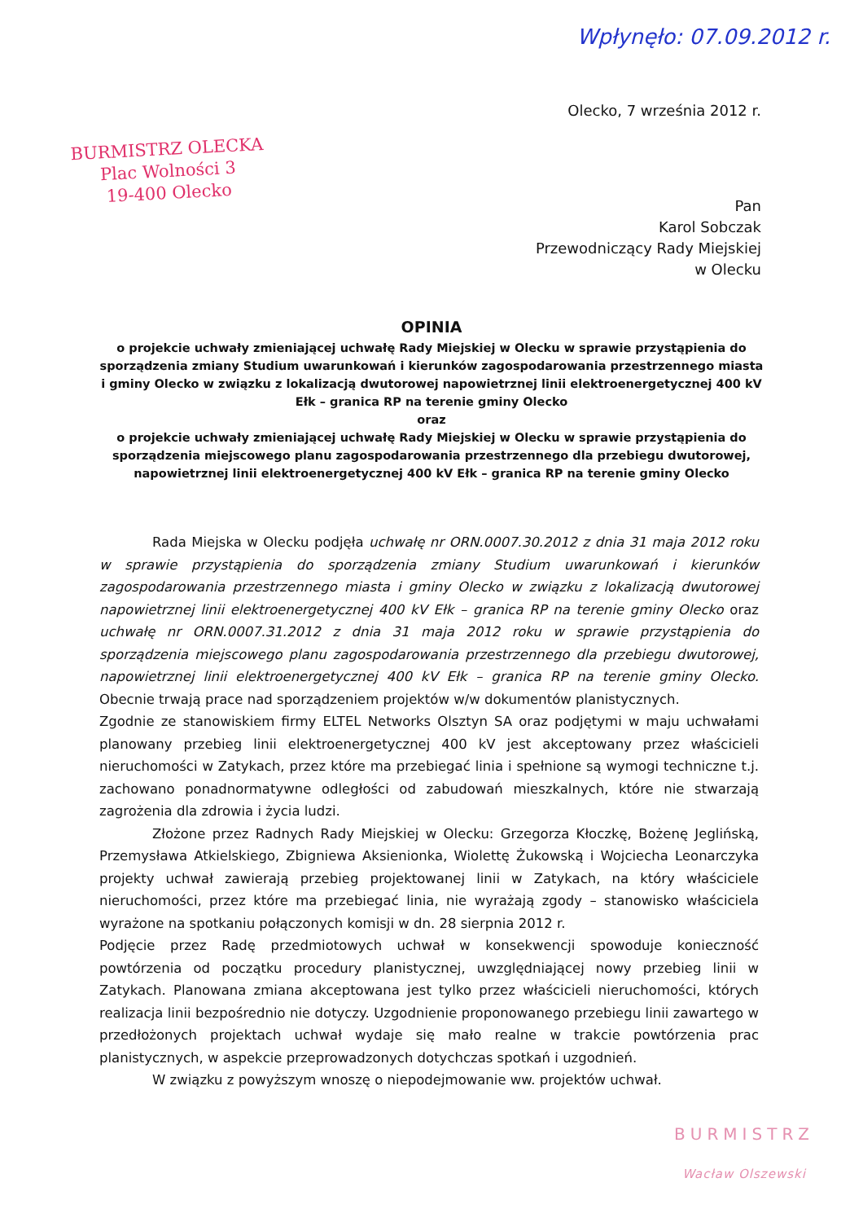Wpłynęło: 07.09.2012 r.
Olecko, 7 września 2012 r.
BURMISTRZ OLECKA
Plac Wolności 3
19-400 Olecko
Pan
Karol Sobczak
Przewodniczący Rady Miejskiej
w Olecku
OPINIA
o projekcie uchwały zmieniającej uchwałę Rady Miejskiej w Olecku w sprawie przystąpienia do sporządzenia zmiany Studium uwarunkowań i kierunków zagospodarowania przestrzennego miasta i gminy Olecko w związku z lokalizacją dwutorowej napowietrznej linii elektroenergetycznej 400 kV Ełk – granica RP na terenie gminy Olecko
oraz
o projekcie uchwały zmieniającej uchwałę Rady Miejskiej w Olecku w sprawie przystąpienia do sporządzenia miejscowego planu zagospodarowania przestrzennego dla przebiegu dwutorowej, napowietrznej linii elektroenergetycznej 400 kV Ełk – granica RP na terenie gminy Olecko
Rada Miejska w Olecku podjęła uchwałę nr ORN.0007.30.2012 z dnia 31 maja 2012 roku w sprawie przystąpienia do sporządzenia zmiany Studium uwarunkowań i kierunków zagospodarowania przestrzennego miasta i gminy Olecko w związku z lokalizacją dwutorowej napowietrznej linii elektroenergetycznej 400 kV Ełk – granica RP na terenie gminy Olecko oraz uchwałę nr ORN.0007.31.2012 z dnia 31 maja 2012 roku w sprawie przystąpienia do sporządzenia miejscowego planu zagospodarowania przestrzennego dla przebiegu dwutorowej, napowietrznej linii elektroenergetycznej 400 kV Ełk – granica RP na terenie gminy Olecko. Obecnie trwają prace nad sporządzeniem projektów w/w dokumentów planistycznych.
Zgodnie ze stanowiskiem firmy ELTEL Networks Olsztyn SA oraz podjętymi w maju uchwałami planowany przebieg linii elektroenergetycznej 400 kV jest akceptowany przez właścicieli nieruchomości w Zatykach, przez które ma przebiegać linia i spełnione są wymogi techniczne t.j. zachowano ponadnormatywne odległości od zabudowań mieszkalnych, które nie stwarzają zagrożenia dla zdrowia i życia ludzi.
Złożone przez Radnych Rady Miejskiej w Olecku: Grzegorza Kłoczkę, Bożenę Jeglińską, Przemysława Atkielskiego, Zbigniewa Aksienionka, Wiolettę Żukowską i Wojciecha Leonarczyka projekty uchwał zawierają przebieg projektowanej linii w Zatykach, na który właściciele nieruchomości, przez które ma przebiegać linia, nie wyrażają zgody – stanowisko właściciela wyrażone na spotkaniu połączonych komisji w dn. 28 sierpnia 2012 r.
Podjęcie przez Radę przedmiotowych uchwał w konsekwencji spowoduje konieczność powtórzenia od początku procedury planistycznej, uwzględniającej nowy przebieg linii w Zatykach. Planowana zmiana akceptowana jest tylko przez właścicieli nieruchomości, których realizacja linii bezpośrednio nie dotyczy. Uzgodnienie proponowanego przebiegu linii zawartego w przedłożonych projektach uchwał wydaje się mało realne w trakcie powtórzenia prac planistycznych, w aspekcie przeprowadzonych dotychczas spotkań i uzgodnień.
W związku z powyższym wnoszę o niepodejmowanie ww. projektów uchwał.
BURMISTRZ
Wacław Olszewski